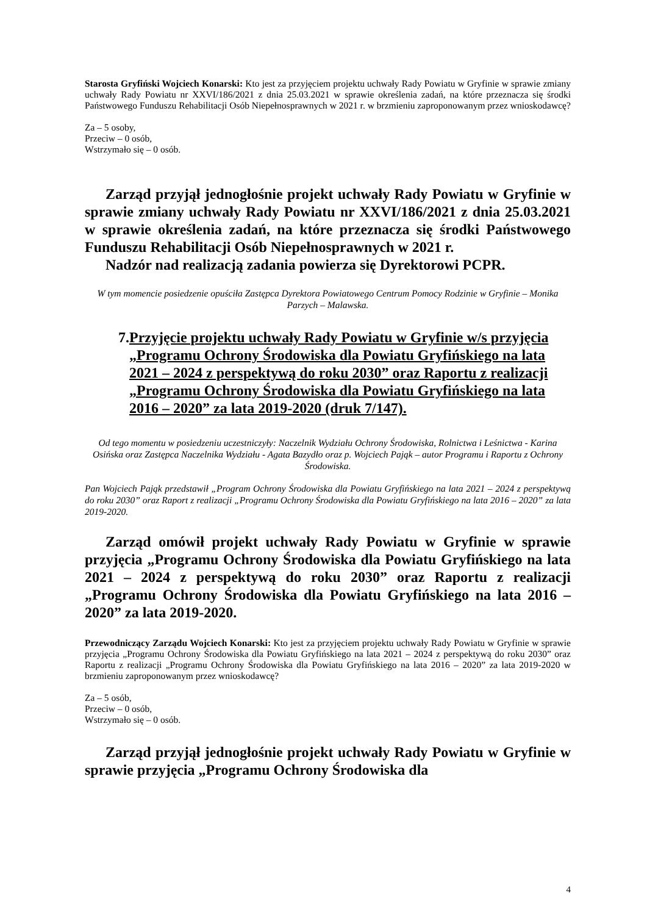Starosta Gryfiński Wojciech Konarski: Kto jest za przyjęciem projektu uchwały Rady Powiatu w Gryfinie w sprawie zmiany uchwały Rady Powiatu nr XXVI/186/2021 z dnia 25.03.2021 w sprawie określenia zadań, na które przeznacza się środki Państwowego Funduszu Rehabilitacji Osób Niepełnosprawnych w 2021 r. w brzmieniu zaproponowanym przez wnioskodawcę?
Za – 5 osoby,
Przeciw – 0 osób,
Wstrzymało się – 0 osób.
Zarząd przyjął jednogłośnie projekt uchwały Rady Powiatu w Gryfinie w sprawie zmiany uchwały Rady Powiatu nr XXVI/186/2021 z dnia 25.03.2021 w sprawie określenia zadań, na które przeznacza się środki Państwowego Funduszu Rehabilitacji Osób Niepełnosprawnych w 2021 r.
Nadzór nad realizacją zadania powierza się Dyrektorowi PCPR.
W tym momencie posiedzenie opuściła Zastępca Dyrektora Powiatowego Centrum Pomocy Rodzinie w Gryfinie – Monika Parzych – Malawska.
7. Przyjęcie projektu uchwały Rady Powiatu w Gryfinie w/s przyjęcia „Programu Ochrony Środowiska dla Powiatu Gryfińskiego na lata 2021 – 2024 z perspektywą do roku 2030” oraz Raportu z realizacji „Programu Ochrony Środowiska dla Powiatu Gryfińskiego na lata 2016 – 2020” za lata 2019-2020 (druk 7/147).
Od tego momentu w posiedzeniu uczestniczyły: Naczelnik Wydziału Ochrony Środowiska, Rolnictwa i Leśnictwa - Karina Osińska oraz Zastępca Naczelnika Wydziału - Agata Bazydło oraz p. Wojciech Pająk – autor Programu i Raportu z Ochrony Środowiska.
Pan Wojciech Pająk przedstawił „Program Ochrony Środowiska dla Powiatu Gryfińskiego na lata 2021 – 2024 z perspektywą do roku 2030” oraz Raport z realizacji „Programu Ochrony Środowiska dla Powiatu Gryfińskiego na lata 2016 – 2020” za lata 2019-2020.
Zarząd omówił projekt uchwały Rady Powiatu w Gryfinie w sprawie przyjęcia „Programu Ochrony Środowiska dla Powiatu Gryfińskiego na lata 2021 – 2024 z perspektywą do roku 2030” oraz Raportu z realizacji „Programu Ochrony Środowiska dla Powiatu Gryfińskiego na lata 2016 – 2020” za lata 2019-2020.
Przewodniczący Zarządu Wojciech Konarski: Kto jest za przyjęciem projektu uchwały Rady Powiatu w Gryfinie w sprawie przyjęcia „Programu Ochrony Środowiska dla Powiatu Gryfińskiego na lata 2021 – 2024 z perspektywą do roku 2030” oraz Raportu z realizacji „Programu Ochrony Środowiska dla Powiatu Gryfińskiego na lata 2016 – 2020” za lata 2019-2020 w brzmieniu zaproponowanym przez wnioskodawcę?
Za – 5 osób,
Przeciw – 0 osób,
Wstrzymało się – 0 osób.
Zarząd przyjął jednogłośnie projekt uchwały Rady Powiatu w Gryfinie w sprawie przyjęcia „Programu Ochrony Środowiska dla
4